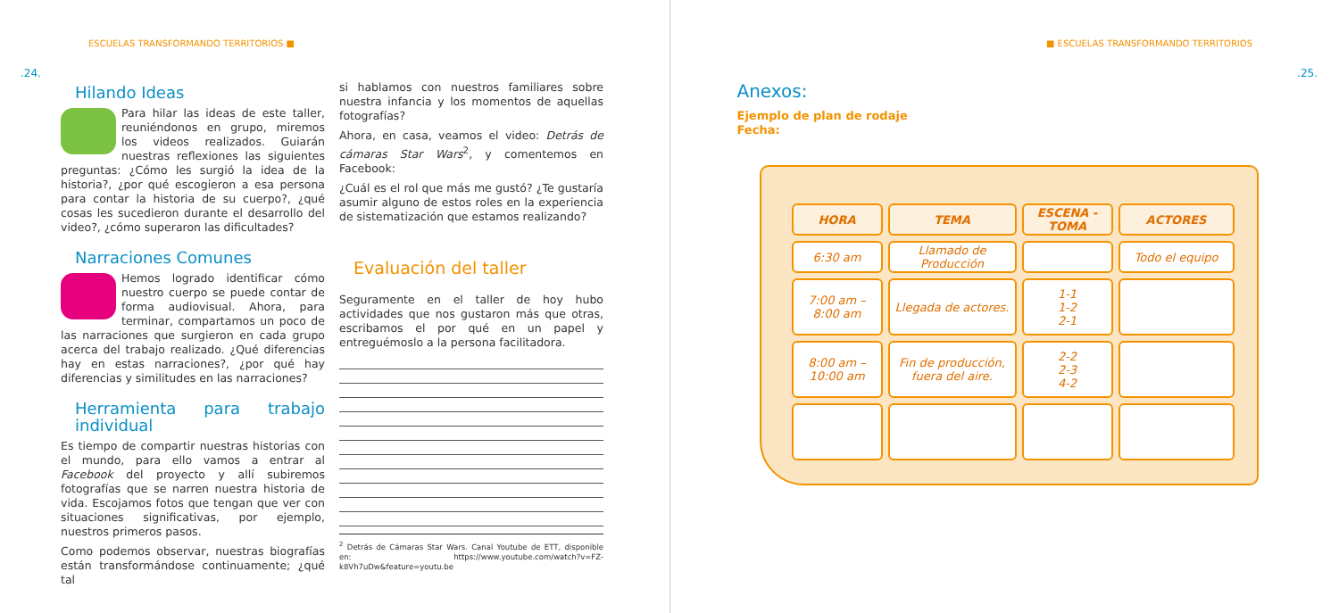ESCUELAS TRANSFORMANDO TERRITORIOS ■
.24.
Hilando Ideas
Para hilar las ideas de este taller, reuniéndonos en grupo, miremos los videos realizados. Guiarán nuestras reflexiones las siguientes preguntas: ¿Cómo les surgió la idea de la historia?, ¿por qué escogieron a esa persona para contar la historia de su cuerpo?, ¿qué cosas les sucedieron durante el desarrollo del video?, ¿cómo superaron las dificultades?
Narraciones Comunes
Hemos logrado identificar cómo nuestro cuerpo se puede contar de forma audiovisual. Ahora, para terminar, compartamos un poco de las narraciones que surgieron en cada grupo acerca del trabajo realizado. ¿Qué diferencias hay en estas narraciones?, ¿por qué hay diferencias y similitudes en las narraciones?
Herramienta para trabajo individual
Es tiempo de compartir nuestras historias con el mundo, para ello vamos a entrar al Facebook del proyecto y allí subiremos fotografías que se narren nuestra historia de vida. Escojamos fotos que tengan que ver con situaciones significativas, por ejemplo, nuestros primeros pasos.
Como podemos observar, nuestras biografías están transformándose continuamente; ¿qué tal
si hablamos con nuestros familiares sobre nuestra infancia y los momentos de aquellas fotografías?
Ahora, en casa, veamos el video: Detrás de cámaras Star Wars<sup>2</sup>, y comentemos en Facebook:
¿Cuál es el rol que más me gustó? ¿Te gustaría asumir alguno de estos roles en la experiencia de sistematización que estamos realizando?
Evaluación del taller
Seguramente en el taller de hoy hubo actividades que nos gustaron más que otras, escribamos el por qué en un papel y entreguémoslo a la persona facilitadora.
<sup>2</sup> Detrás de Cámaras Star Wars. Canal Youtube de ETT, disponible en: https://www.youtube.com/watch?v=FZ-k8Vh7uDw&feature=youtu.be
■ ESCUELAS TRANSFORMANDO TERRITORIOS
.25.
Anexos:
Ejemplo de plan de rodaje
Fecha:
| HORA | TEMA | ESCENA - TOMA | ACTORES |
| --- | --- | --- | --- |
| 6:30 am | Llamado de Producción | | Todo el equipo |
| 7:00 am – 8:00 am | Llegada de actores. | 1-1 1-2 2-1 | |
| 8:00 am – 10:00 am | Fin de producción, fuera del aire. | 2-2 2-3 4-2 | |